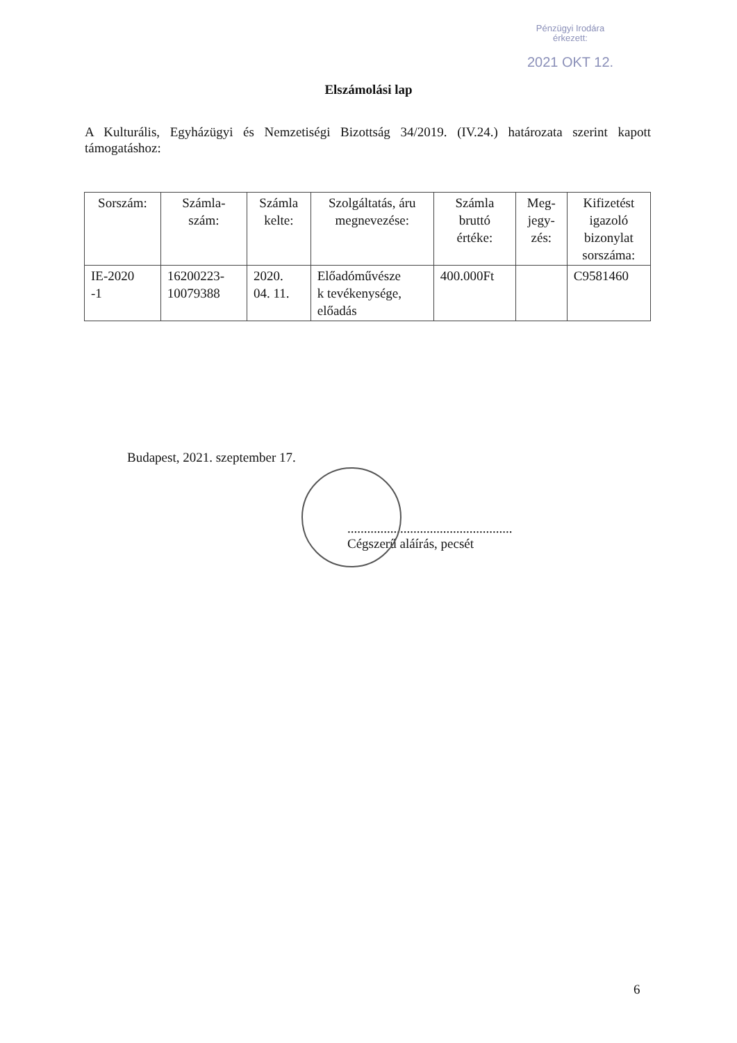Pénzügyi Irodára
érkezett:
2021 OKT 12.
Elszámolási lap
A Kulturális, Egyházügyi és Nemzetiségi Bizottság 34/2019. (IV.24.) határozata szerint kapott támogatáshoz:
| Sorszám: | Számla- szám: | Számla kelte: | Szolgáltatás, áru megnevezése: | Számla bruttó értéke: | Meg- jegy- zés: | Kifizetést igazoló bizonylat sorszáma: |
| --- | --- | --- | --- | --- | --- | --- |
| IE-2020 -1 | 16200223- 10079388 | 2020. 04. 11. | Előadóművésze k tevékenysége, előadás | 400.000Ft | | C9581460 |
Budapest, 2021. szeptember 17.
..................................................
Cégszerű aláírás, pecsét
6